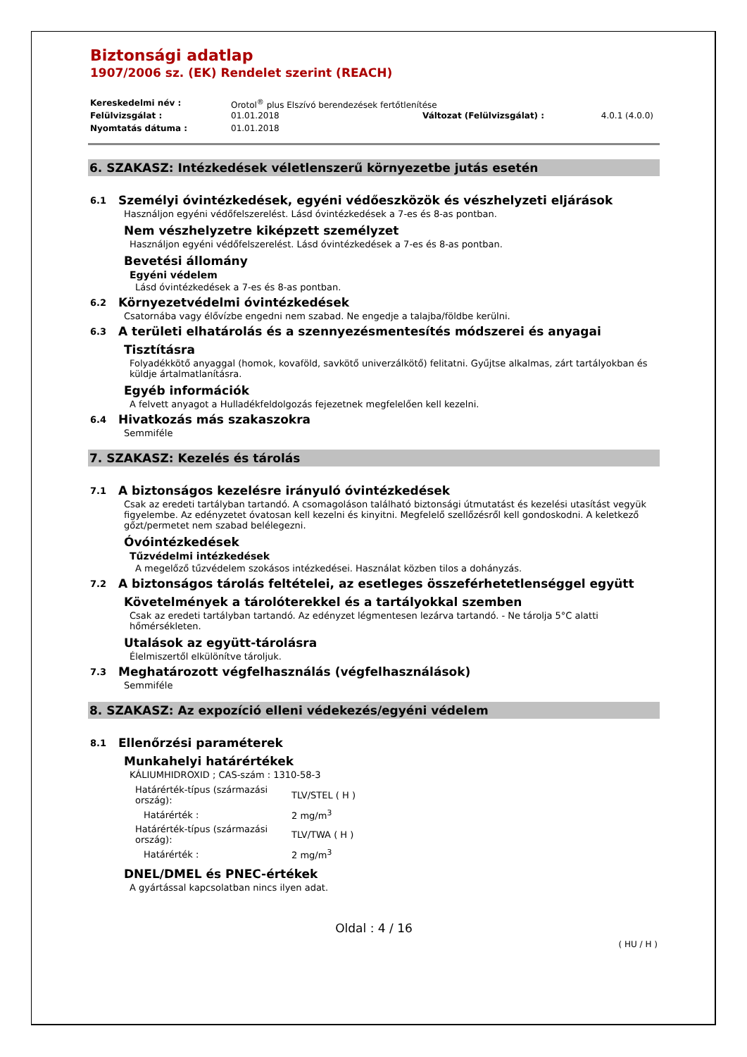Biztonsági adatlap
1907/2006 sz. (EK) Rendelet szerint (REACH)
| Kereskedelmi név : | Orotol<sup>®</sup> plus Elszívó berendezések fertőtlenítése | | |
| Felülvizsgálat : | 01.01.2018 | Változat (Felülvizsgálat) : | 4.0.1 (4.0.0) |
| Nyomtatás dátuma : | 01.01.2018 | | |
6. SZAKASZ: Intézkedések véletlenszerű környezetbe jutás esetén
6.1 Személyi óvintézkedések, egyéni védőeszközök és vészhelyzeti eljárások
Használjon egyéni védőfelszerelést. Lásd óvintézkedések a 7-es és 8-as pontban.
Nem vészhelyzetre kiképzett személyzet
Használjon egyéni védőfelszerelést. Lásd óvintézkedések a 7-es és 8-as pontban.
Bevetési állomány
Egyéni védelem
Lásd óvintézkedések a 7-es és 8-as pontban.
6.2 Környezetvédelmi óvintézkedések
Csatornába vagy élővízbe engedni nem szabad. Ne engedje a talajba/földbe kerülni.
6.3 A területi elhatárolás és a szennyezésmentesítés módszerei és anyagai
Tisztításra
Folyadékkötő anyaggal (homok, kovaföld, savkötő univerzálkötő) felitatni. Gyűjtse alkalmas, zárt tartályokban és küldje ártalmatlanításra.
Egyéb információk
A felvett anyagot a Hulladékfeldolgozás fejezetnek megfelelően kell kezelni.
6.4 Hivatkozás más szakaszokra
Semmiféle
7. SZAKASZ: Kezelés és tárolás
7.1 A biztonságos kezelésre irányuló óvintézkedések
Csak az eredeti tartályban tartandó. A csomagoláson található biztonsági útmutatást és kezelési utasítást vegyük figyelembe. Az edényzetet óvatosan kell kezelni és kinyitni. Megfelelő szellőzésről kell gondoskodni. A keletkező gőzt/permetet nem szabad belélegezni.
Óvóintézkedések
Tűzvédelmi intézkedések
A megelőző tűzvédelem szokásos intézkedései. Használat közben tilos a dohányzás.
7.2 A biztonságos tárolás feltételei, az esetleges összeférhetetlenséggel együtt
Követelmények a tárolóterekkel és a tartályokkal szemben
Csak az eredeti tartályban tartandó. Az edényzet légmentesen lezárva tartandó. - Ne tárolja 5°C alatti hőmérsékleten.
Utalások az együtt-tárolásra
Élelmiszertől elkülönítve tároljuk.
7.3 Meghatározott végfelhasználás (végfelhasználások)
Semmiféle
8. SZAKASZ: Az expozíció elleni védekezés/egyéni védelem
8.1 Ellenőrzési paraméterek
Munkahelyi határértékek
KÁLIUMHIDROXID ; CAS-szám : 1310-58-3
| Határérték-típus (származási ország): | TLV/STEL ( H ) |
| Határérték : | 2 mg/m<sup>3</sup> |
| Határérték-típus (származási ország): | TLV/TWA ( H ) |
| Határérték : | 2 mg/m<sup>3</sup> |
DNEL/DMEL és PNEC-értékek
A gyártással kapcsolatban nincs ilyen adat.
Oldal : 4 / 16
( HU / H )